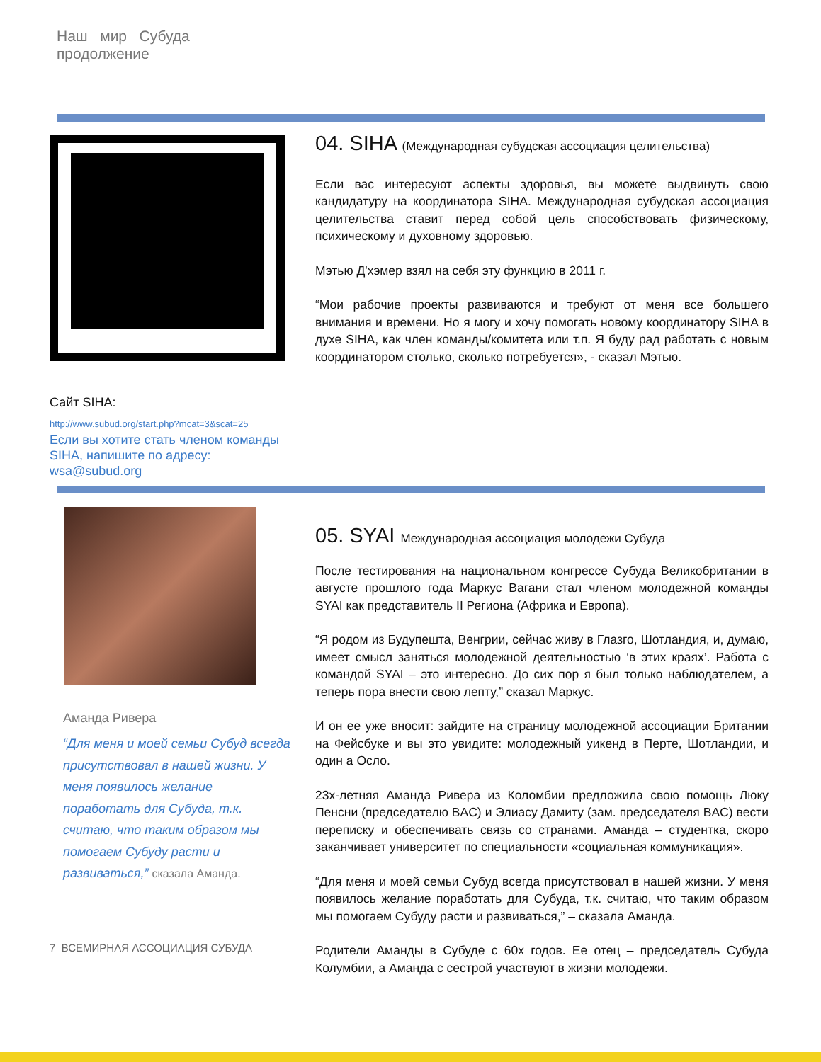Наш мир Субуда
продолжение
Сайт SIHA:
http://www.subud.org/start.php?mcat=3&scat=25
Если вы хотите стать членом команды SIHA, напишите по адресу: wsa@subud.org
04. SIHA (Международная субудская ассоциация целительства)
Если вас интересуют аспекты здоровья, вы можете выдвинуть свою кандидатуру на координатора SIHA. Международная субудская ассоциация целительства ставит перед собой цель способствовать физическому, психическому и духовному здоровью.
Мэтью Д'хэмер взял на себя эту функцию в 2011 г.
“Мои рабочие проекты развиваются и требуют от меня все большего внимания и времени. Но я могу и хочу помогать новому координатору SIHA в духе SIHA, как член команды/комитета или т.п. Я буду рад работать с новым координатором столько, сколько потребуется», - сказал Мэтью.
Аманда Ривера
“Для меня и моей семьи Субуд всегда присутствовал в нашей жизни. У меня появилось желание поработать для Субуда, т.к. считаю, что таким образом мы помогаем Субуду расти и развиваться,” сказала Аманда.
7 ВСЕМИРНАЯ АССОЦИАЦИЯ СУБУДА
05. SYAI Международная ассоциация молодежи Субуда
После тестирования на национальном конгрессе Субуда Великобритании в августе прошлого года Маркус Вагани стал членом молодежной команды SYAI как представитель II Региона (Африка и Европа).
“Я родом из Будупешта, Венгрии, сейчас живу в Глазго, Шотландия, и, думаю, имеет смысл заняться молодежной деятельностью ‘в этих краях’. Работа с командой SYAI – это интересно. До сих пор я был только наблюдателем, а теперь пора внести свою лепту,” сказал Маркус.
И он ее уже вносит: зайдите на страницу молодежной ассоциации Британии на Фейсбуке и вы это увидите: молодежный уикенд в Перте, Шотландии, и один а Осло.
23х-летняя Аманда Ривера из Коломбии предложила свою помощь Люку Пенсни (председателю BAC) и Элиасу Дамиту (зам. председателя BAC) вести переписку и обеспечивать связь со странами. Аманда – студентка, скоро заканчивает университет по специальности «социальная коммуникация».
“Для меня и моей семьи Субуд всегда присутствовал в нашей жизни. У меня появилось желание поработать для Субуда, т.к. считаю, что таким образом мы помогаем Субуду расти и развиваться,” – сказала Аманда.
Родители Аманды в Субуде с 60х годов. Ее отец – председатель Субуда Колумбии, а Аманда с сестрой участвуют в жизни молодежи.